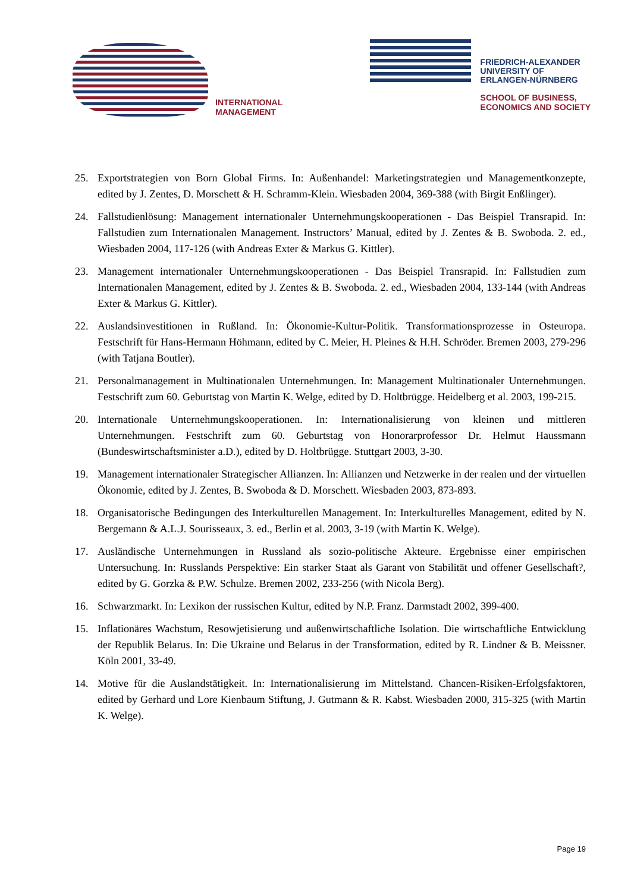INTERNATIONAL
MANAGEMENT
FRIEDRICH-ALEXANDER
UNIVERSITY OF
ERLANGEN-NÜRNBERG
SCHOOL OF BUSINESS,
ECONOMICS AND SOCIETY
25. Exportstrategien von Born Global Firms. In: Außenhandel: Marketingstrategien und Managementkonzepte, edited by J. Zentes, D. Morschett & H. Schramm-Klein. Wiesbaden 2004, 369-388 (with Birgit Enßlinger).
24. Fallstudienlösung: Management internationaler Unternehmungskooperationen - Das Beispiel Transrapid. In: Fallstudien zum Internationalen Management. Instructors’ Manual, edited by J. Zentes & B. Swoboda. 2. ed., Wiesbaden 2004, 117-126 (with Andreas Exter & Markus G. Kittler).
23. Management internationaler Unternehmungskooperationen - Das Beispiel Transrapid. In: Fallstudien zum Internationalen Management, edited by J. Zentes & B. Swoboda. 2. ed., Wiesbaden 2004, 133-144 (with Andreas Exter & Markus G. Kittler).
22. Auslandsinvestitionen in Rußland. In: Ökonomie-Kultur-Politik. Transformationsprozesse in Osteuropa. Festschrift für Hans-Hermann Höhmann, edited by C. Meier, H. Pleines & H.H. Schröder. Bremen 2003, 279-296 (with Tatjana Boutler).
21. Personalmanagement in Multinationalen Unternehmungen. In: Management Multinationaler Unternehmungen. Festschrift zum 60. Geburtstag von Martin K. Welge, edited by D. Holtbrügge. Heidelberg et al. 2003, 199-215.
20. Internationale Unternehmungskooperationen. In: Internationalisierung von kleinen und mittleren Unternehmungen. Festschrift zum 60. Geburtstag von Honorarprofessor Dr. Helmut Haussmann (Bundeswirtschaftsminister a.D.), edited by D. Holtbrügge. Stuttgart 2003, 3-30.
19. Management internationaler Strategischer Allianzen. In: Allianzen und Netzwerke in der realen und der virtuellen Ökonomie, edited by J. Zentes, B. Swoboda & D. Morschett. Wiesbaden 2003, 873-893.
18. Organisatorische Bedingungen des Interkulturellen Management. In: Interkulturelles Management, edited by N. Bergemann & A.L.J. Sourisseaux, 3. ed., Berlin et al. 2003, 3-19 (with Martin K. Welge).
17. Ausländische Unternehmungen in Russland als sozio-politische Akteure. Ergebnisse einer empirischen Untersuchung. In: Russlands Perspektive: Ein starker Staat als Garant von Stabilität und offener Gesellschaft?, edited by G. Gorzka & P.W. Schulze. Bremen 2002, 233-256 (with Nicola Berg).
16. Schwarzmarkt. In: Lexikon der russischen Kultur, edited by N.P. Franz. Darmstadt 2002, 399-400.
15. Inflationäres Wachstum, Resowjetisierung und außenwirtschaftliche Isolation. Die wirtschaftliche Entwicklung der Republik Belarus. In: Die Ukraine und Belarus in der Transformation, edited by R. Lindner & B. Meissner. Köln 2001, 33-49.
14. Motive für die Auslandstätigkeit. In: Internationalisierung im Mittelstand. Chancen-Risiken-Erfolgsfaktoren, edited by Gerhard und Lore Kienbaum Stiftung, J. Gutmann & R. Kabst. Wiesbaden 2000, 315-325 (with Martin K. Welge).
Page 19